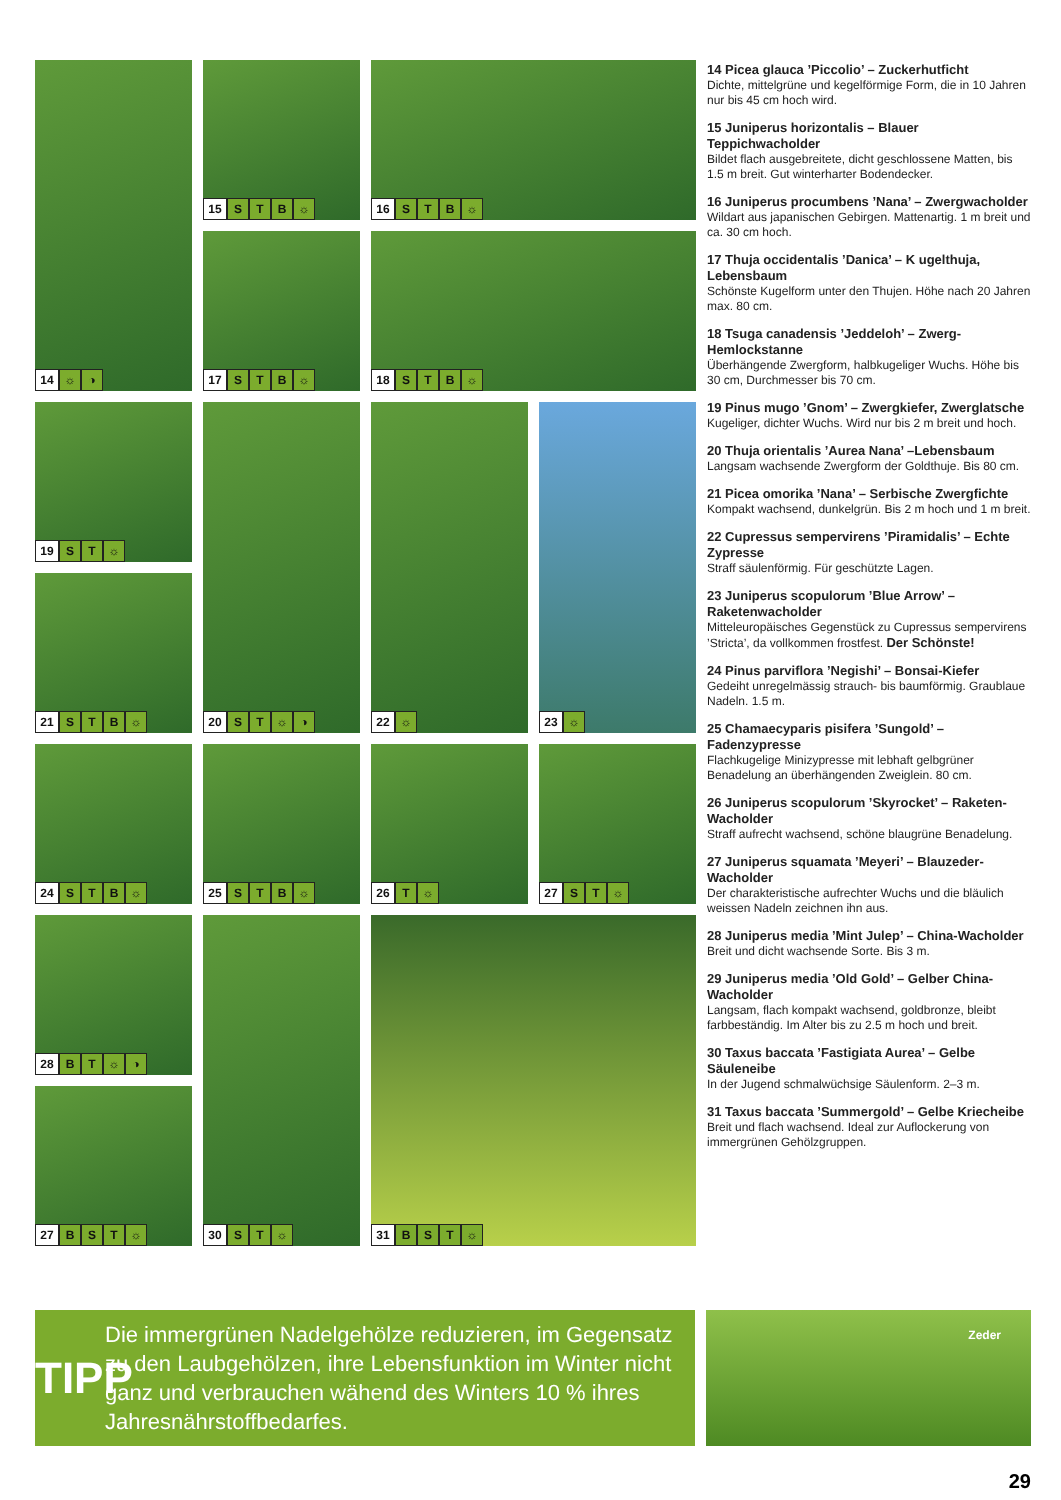14 ☼ ◑
15 STB ☼
16 STB ☼
17 STB ☼
18 STB ☼
19 S T ☼
20 ST ☼ ◑
22 ☼
23 ☼
21 STB ☼
24 STB ☼
25 STB ☼
26 T ☼
27 S T ☼
28 BT ☼ ◑
30 S T ☼
31 BST ☼
27 BST ☼
14 Picea glauca ’Piccolio’ – Zuckerhutficht
Dichte, mittelgrüne und kegelförmige Form, die in 10 Jahren nur bis 45 cm hoch wird.
15 Juniperus horizontalis – Blauer Teppichwacholder
Bildet flach ausgebreitete, dicht geschlossene Matten, bis 1.5 m breit. Gut winterharter Bodendecker.
16 Juniperus procumbens ’Nana’ – Zwergwacholder
Wildart aus japanischen Gebirgen. Mattenartig. 1 m breit und ca. 30 cm hoch.
17 Thuja occidentalis ’Danica’ – K ugelthuja, Lebensbaum
Schönste Kugelform unter den Thujen. Höhe nach 20 Jahren max. 80 cm.
18 Tsuga canadensis ’Jeddeloh’ – Zwerg-Hemlockstanne
Überhängende Zwergform, halbkugeliger Wuchs. Höhe bis 30 cm, Durchmesser bis 70 cm.
19 Pinus mugo ’Gnom’ – Zwergkiefer, Zwerglatsche
Kugeliger, dichter Wuchs. Wird nur bis 2 m breit und hoch.
20 Thuja orientalis ’Aurea Nana’ –Lebensbaum
Langsam wachsende Zwergform der Goldthuje. Bis 80 cm.
21 Picea omorika ’Nana’ – Serbische Zwergfichte
Kompakt wachsend, dunkelgrün. Bis 2 m hoch und 1 m breit.
22 Cupressus sempervirens ’Piramidalis’ – Echte Zypresse
Straff säulenförmig. Für geschützte Lagen.
23 Juniperus scopulorum ’Blue Arrow’ – Raketenwacholder
Mitteleuropäisches Gegenstück zu Cupressus sempervirens ’Stricta’, da vollkommen frostfest. Der Schönste!
24 Pinus parviflora ’Negishi’ – Bonsai-Kiefer
Gedeiht unregelmässig strauch- bis baumförmig. Graublaue Nadeln. 1.5 m.
25 Chamaecyparis pisifera ’Sungold’ – Fadenzypresse
Flachkugelige Minizypresse mit lebhaft gelbgrüner Benadelung an überhängenden Zweiglein. 80 cm.
26 Juniperus scopulorum ’Skyrocket’ – Raketen-Wacholder
Straff aufrecht wachsend, schöne blaugrüne Benadelung.
27 Juniperus squamata ’Meyeri’ – Blauzeder-Wacholder
Der charakteristische aufrechter Wuchs und die bläulich weissen Nadeln zeichnen ihn aus.
28 Juniperus media ’Mint Julep’ – China-Wacholder
Breit und dicht wachsende Sorte. Bis 3 m.
29 Juniperus media ’Old Gold’ – Gelber China-Wacholder
Langsam, flach kompakt wachsend, goldbronze, bleibt farbbeständig. Im Alter bis zu 2.5 m hoch und breit.
30 Taxus baccata ’Fastigiata Aurea’ – Gelbe Säuleneibe
In der Jugend schmalwüchsige Säulenform. 2–3 m.
31 Taxus baccata ’Summergold’ – Gelbe Kriecheibe
Breit und flach wachsend. Ideal zur Auflockerung von immergrünen Gehölzgruppen.
TIPP
Die immergrünen Nadelgehölze reduzieren, im Gegensatz zu den Laubgehölzen, ihre Lebensfunktion im Winter nicht ganz und verbrauchen wähend des Winters 10 % ihres Jahresnährstoffbedarfes.
Zeder
29